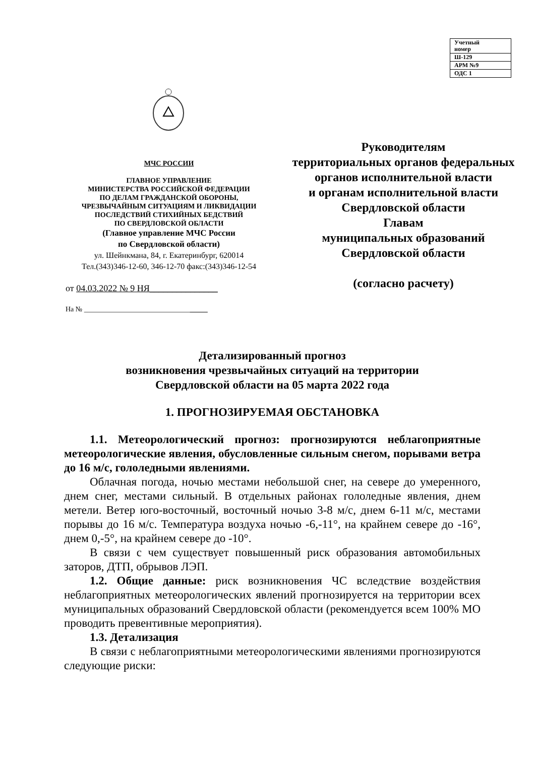| Учетный номер |
| Ш-129 |
| АРМ №9 |
| ОДС 1 |
МЧС РОССИИ
ГЛАВНОЕ УПРАВЛЕНИЕ
МИНИСТЕРСТВА РОССИЙСКОЙ ФЕДЕРАЦИИ
ПО ДЕЛАМ ГРАЖДАНСКОЙ ОБОРОНЫ,
ЧРЕЗВЫЧАЙНЫМ СИТУАЦИЯМ И ЛИКВИДАЦИИ
ПОСЛЕДСТВИЙ СТИХИЙНЫХ БЕДСТВИЙ
ПО СВЕРДЛОВСКОЙ ОБЛАСТИ
(Главное управление МЧС России
по Свердловской области)
ул. Шейнкмана, 84, г. Екатеринбург, 620014
Тел.(343)346-12-60, 346-12-70 факс:(343)346-12-54
от 04.03.2022 № 9 НЯ_______________
На № ___________________________________
Руководителям
территориальных органов федеральных
органов исполнительной власти
и органам исполнительной власти
Свердловской области
Главам
муниципальных образований
Свердловской области
(согласно расчету)
Детализированный прогноз
возникновения чрезвычайных ситуаций на территории
Свердловской области на 05 марта 2022 года
1. ПРОГНОЗИРУЕМАЯ ОБСТАНОВКА
1.1. Метеорологический прогноз: прогнозируются неблагоприятные метеорологические явления, обусловленные сильным снегом, порывами ветра до 16 м/с, гололедными явлениями.
Облачная погода, ночью местами небольшой снег, на севере до умеренного, днем снег, местами сильный. В отдельных районах гололедные явления, днем метели. Ветер юго-восточный, восточный ночью 3-8 м/с, днем 6-11 м/с, местами порывы до 16 м/с. Температура воздуха ночью -6,-11°, на крайнем севере до -16°, днем 0,-5°, на крайнем севере до -10°.
В связи с чем существует повышенный риск образования автомобильных заторов, ДТП, обрывов ЛЭП.
1.2. Общие данные: риск возникновения ЧС вследствие воздействия неблагоприятных метеорологических явлений прогнозируется на территории всех муниципальных образований Свердловской области (рекомендуется всем 100% МО проводить превентивные мероприятия).
1.3. Детализация
В связи с неблагоприятными метеорологическими явлениями прогнозируются следующие риски: